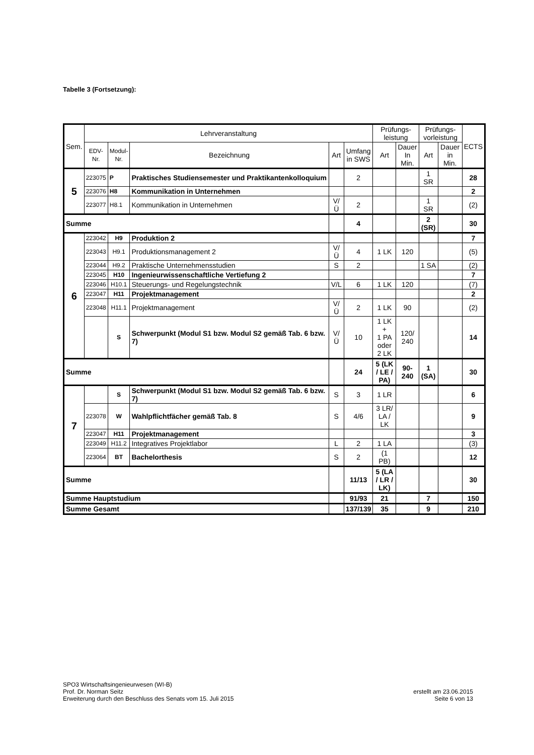Tabelle 3 (Fortsetzung):
| Sem. | Lehrveranstaltung | | | | | Prüfungs- leistung | | Prüfungs- vorleistung | | ECTS |
| --- | --- | --- | --- | --- | --- | --- | --- | --- | --- | --- |
| | EDV- Nr. | Modul- Nr. | Bezeichnung | Art | Umfang in SWS | Art | Dauer In Min. | Art | Dauer in Min. | |
| 5 | 223075 | P | Praktisches Studiensemester und Praktikantenkolloquium | | 2 | | | 1 SR | | 28 |
| | 223076 | H8 | Kommunikation in Unternehmen | | | | | | | 2 |
| | 223077 | H8.1 | Kommunikation in Unternehmen | V/Ü | 2 | | | 1 SR | | (2) |
| Summe | | | | | 4 | | | 2 (SR) | | 30 |
| 6 | 223042 | H9 | Produktion 2 | | | | | | | 7 |
| | 223043 | H9.1 | Produktionsmanagement 2 | V/Ü | 4 | 1 LK | 120 | | | (5) |
| | 223044 | H9.2 | Praktische Unternehmensstudien | S | 2 | | | 1 SA | | (2) |
| | 223045 | H10 | Ingenieurwissenschaftliche Vertiefung 2 | | | | | | | 7 |
| | 223046 | H10.1 | Steuerungs- und Regelungstechnik | V/L | 6 | 1 LK | 120 | | | (7) |
| | 223047 | H11 | Projektmanagement | | | | | | | 2 |
| | 223048 | H11.1 | Projektmanagement | V/Ü | 2 | 1 LK | 90 | | | (2) |
| | | S | Schwerpunkt (Modul S1 bzw. Modul S2 gemäß Tab. 6 bzw. 7) | V/Ü | 10 | 1 LK + 1 PA oder 2 LK | 120/ 240 | | | 14 |
| Summe | | | | | 24 | 5 (LK / LE / PA) | 90- 240 | 1 (SA) | | 30 |
| 7 | | S | Schwerpunkt (Modul S1 bzw. Modul S2 gemäß Tab. 6 bzw. 7) | S | 3 | 1 LR | | | | 6 |
| | 223078 | W | Wahlpflichtfächer gemäß Tab. 8 | S | 4/6 | 3 LR/ LA / LK | | | | 9 |
| | 223047 | H11 | Projektmanagement | | | | | | | 3 |
| | 223049 | H11.2 | Integratives Projektlabor | L | 2 | 1 LA | | | | (3) |
| | 223064 | BT | Bachelorthesis | S | 2 | (1 PB) | | | | 12 |
| Summe | | | | | 11/13 | 5 (LA / LR / LK) | | | | 30 |
| Summe Hauptstudium | | | | | 91/93 | 21 | | 7 | | 150 |
| Summe Gesamt | | | | | 137/139 | 35 | | 9 | | 210 |
SPO3 Wirtschaftsingenieurwesen (WI-B)
Prof. Dr. Norman Seitz
Erweiterung durch den Beschluss des Senats vom 15. Juli 2015
erstellt am 23.06.2015
Seite 6 von 13